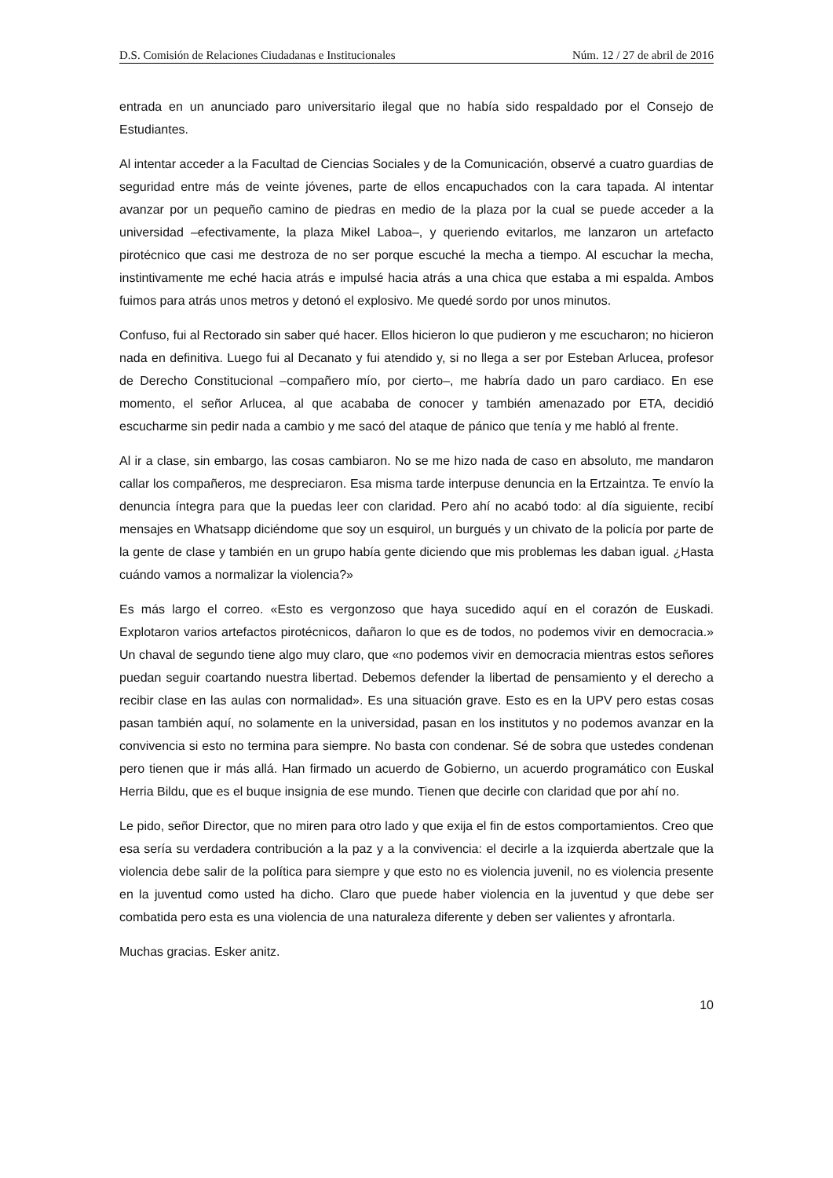D.S. Comisión de Relaciones Ciudadanas e Institucionales Núm. 12 / 27 de abril de 2016
entrada en un anunciado paro universitario ilegal que no había sido respaldado por el Consejo de Estudiantes.
Al intentar acceder a la Facultad de Ciencias Sociales y de la Comunicación, observé a cuatro guardias de seguridad entre más de veinte jóvenes, parte de ellos encapuchados con la cara tapada. Al intentar avanzar por un pequeño camino de piedras en medio de la plaza por la cual se puede acceder a la universidad –efectivamente, la plaza Mikel Laboa–, y queriendo evitarlos, me lanzaron un artefacto pirotécnico que casi me destroza de no ser porque escuché la mecha a tiempo. Al escuchar la mecha, instintivamente me eché hacia atrás e impulsé hacia atrás a una chica que estaba a mi espalda. Ambos fuimos para atrás unos metros y detonó el explosivo. Me quedé sordo por unos minutos.
Confuso, fui al Rectorado sin saber qué hacer. Ellos hicieron lo que pudieron y me escucharon; no hicieron nada en definitiva. Luego fui al Decanato y fui atendido y, si no llega a ser por Esteban Arlucea, profesor de Derecho Constitucional –compañero mío, por cierto–, me habría dado un paro cardiaco. En ese momento, el señor Arlucea, al que acababa de conocer y también amenazado por ETA, decidió escucharme sin pedir nada a cambio y me sacó del ataque de pánico que tenía y me habló al frente.
Al ir a clase, sin embargo, las cosas cambiaron. No se me hizo nada de caso en absoluto, me mandaron callar los compañeros, me despreciaron. Esa misma tarde interpuse denuncia en la Ertzaintza. Te envío la denuncia íntegra para que la puedas leer con claridad. Pero ahí no acabó todo: al día siguiente, recibí mensajes en Whatsapp diciéndome que soy un esquirol, un burgués y un chivato de la policía por parte de la gente de clase y también en un grupo había gente diciendo que mis problemas les daban igual. ¿Hasta cuándo vamos a normalizar la violencia?»
Es más largo el correo. «Esto es vergonzoso que haya sucedido aquí en el corazón de Euskadi. Explotaron varios artefactos pirotécnicos, dañaron lo que es de todos, no podemos vivir en democracia.» Un chaval de segundo tiene algo muy claro, que «no podemos vivir en democracia mientras estos señores puedan seguir coartando nuestra libertad. Debemos defender la libertad de pensamiento y el derecho a recibir clase en las aulas con normalidad». Es una situación grave. Esto es en la UPV pero estas cosas pasan también aquí, no solamente en la universidad, pasan en los institutos y no podemos avanzar en la convivencia si esto no termina para siempre. No basta con condenar. Sé de sobra que ustedes condenan pero tienen que ir más allá. Han firmado un acuerdo de Gobierno, un acuerdo programático con Euskal Herria Bildu, que es el buque insignia de ese mundo. Tienen que decirle con claridad que por ahí no.
Le pido, señor Director, que no miren para otro lado y que exija el fin de estos comportamientos. Creo que esa sería su verdadera contribución a la paz y a la convivencia: el decirle a la izquierda abertzale que la violencia debe salir de la política para siempre y que esto no es violencia juvenil, no es violencia presente en la juventud como usted ha dicho. Claro que puede haber violencia en la juventud y que debe ser combatida pero esta es una violencia de una naturaleza diferente y deben ser valientes y afrontarla.
Muchas gracias. Esker anitz.
10